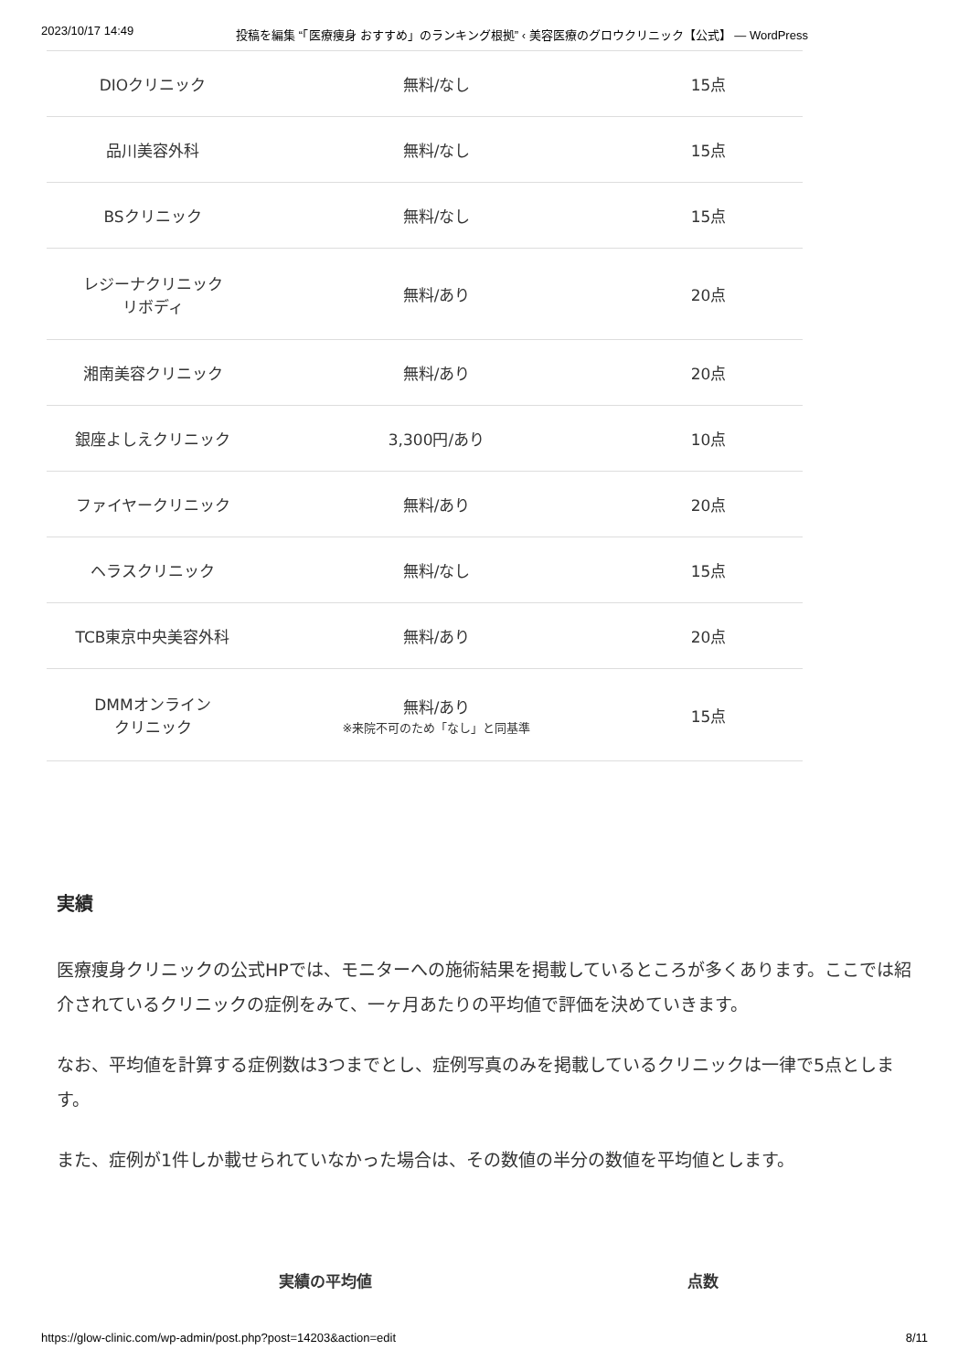2023/10/17 14:49 投稿を編集 “「医療痩身 おすすめ」のランキング根拠” ‹ 美容医療のグロウクリニック【公式】 — WordPress
| DIOクリニック | 無料/なし | 15点 |
| 品川美容外科 | 無料/なし | 15点 |
| BSクリニック | 無料/なし | 15点 |
| レジーナクリニック リボディ | 無料/あり | 20点 |
| 湘南美容クリニック | 無料/あり | 20点 |
| 銀座よしえクリニック | 3,300円/あり | 10点 |
| ファイヤークリニック | 無料/あり | 20点 |
| ヘラスクリニック | 無料/なし | 15点 |
| TCB東京中央美容外科 | 無料/あり | 20点 |
| DMMオンライン クリニック | 無料/あり ※来院不可のため「なし」と同基準 | 15点 |
実績
医療痩身クリニックの公式HPでは、モニターへの施術結果を掲載しているところが多くあります。ここでは紹介されているクリニックの症例をみて、一ヶ月あたりの平均値で評価を決めていきます。
なお、平均値を計算する症例数は3つまでとし、症例写真のみを掲載しているクリニックは一律で5点とします。
また、症例が1件しか載せられていなかった場合は、その数値の半分の数値を平均値とします。
実績の平均値 点数
https://glow-clinic.com/wp-admin/post.php?post=14203&action=edit 8/11